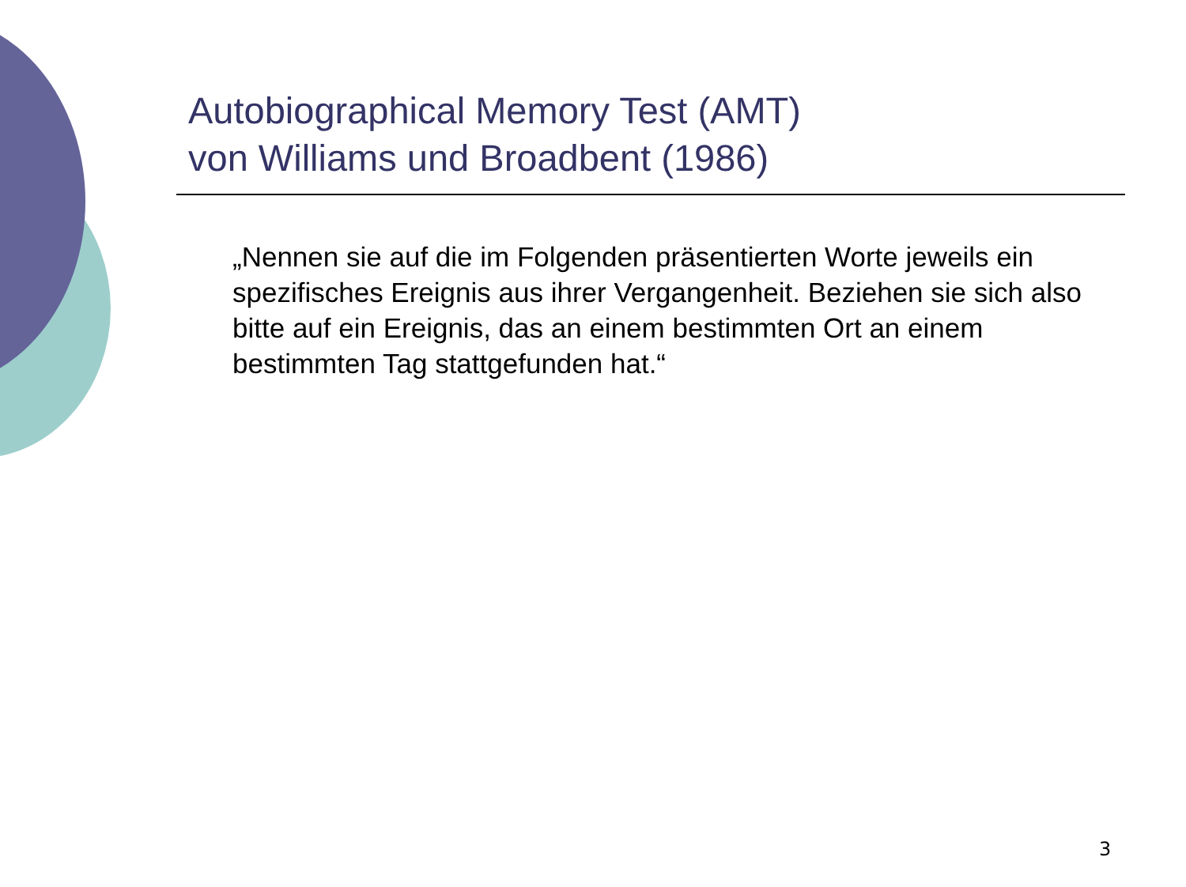Autobiographical Memory Test (AMT)
von Williams und Broadbent (1986)
„Nennen sie auf die im Folgenden präsentierten Worte jeweils ein spezifisches Ereignis aus ihrer Vergangenheit. Beziehen sie sich also bitte auf ein Ereignis, das an einem bestimmten Ort an einem bestimmten Tag stattgefunden hat.“
3